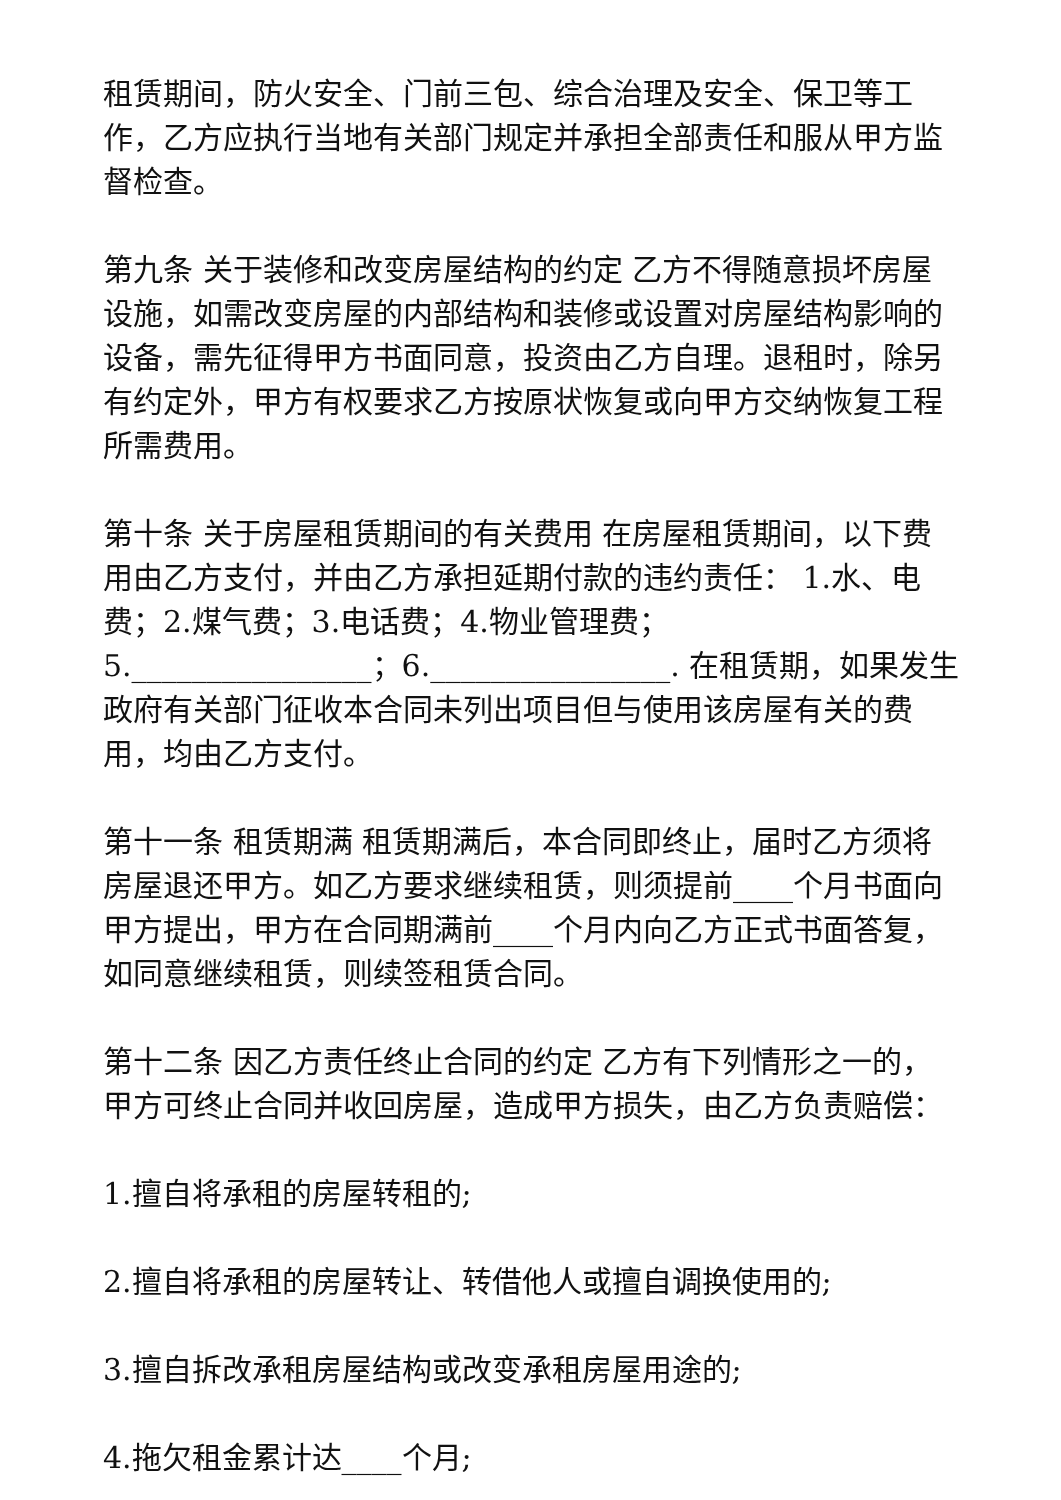租赁期间，防火安全、门前三包、综合治理及安全、保卫等工作，乙方应执行当地有关部门规定并承担全部责任和服从甲方监督检查。
第九条 关于装修和改变房屋结构的约定 乙方不得随意损坏房屋设施，如需改变房屋的内部结构和装修或设置对房屋结构影响的设备，需先征得甲方书面同意，投资由乙方自理。退租时，除另有约定外，甲方有权要求乙方按原状恢复或向甲方交纳恢复工程所需费用。
第十条 关于房屋租赁期间的有关费用 在房屋租赁期间，以下费用由乙方支付，并由乙方承担延期付款的违约责任： 1.水、电费；2.煤气费；3.电话费；4.物业管理费；5.________________；6.________________. 在租赁期，如果发生政府有关部门征收本合同未列出项目但与使用该房屋有关的费用，均由乙方支付。
第十一条 租赁期满 租赁期满后，本合同即终止，届时乙方须将房屋退还甲方。如乙方要求继续租赁，则须提前____个月书面向甲方提出，甲方在合同期满前____个月内向乙方正式书面答复，如同意继续租赁，则续签租赁合同。
第十二条 因乙方责任终止合同的约定 乙方有下列情形之一的，甲方可终止合同并收回房屋，造成甲方损失，由乙方负责赔偿：
1.擅自将承租的房屋转租的;
2.擅自将承租的房屋转让、转借他人或擅自调换使用的;
3.擅自拆改承租房屋结构或改变承租房屋用途的;
4.拖欠租金累计达____个月;